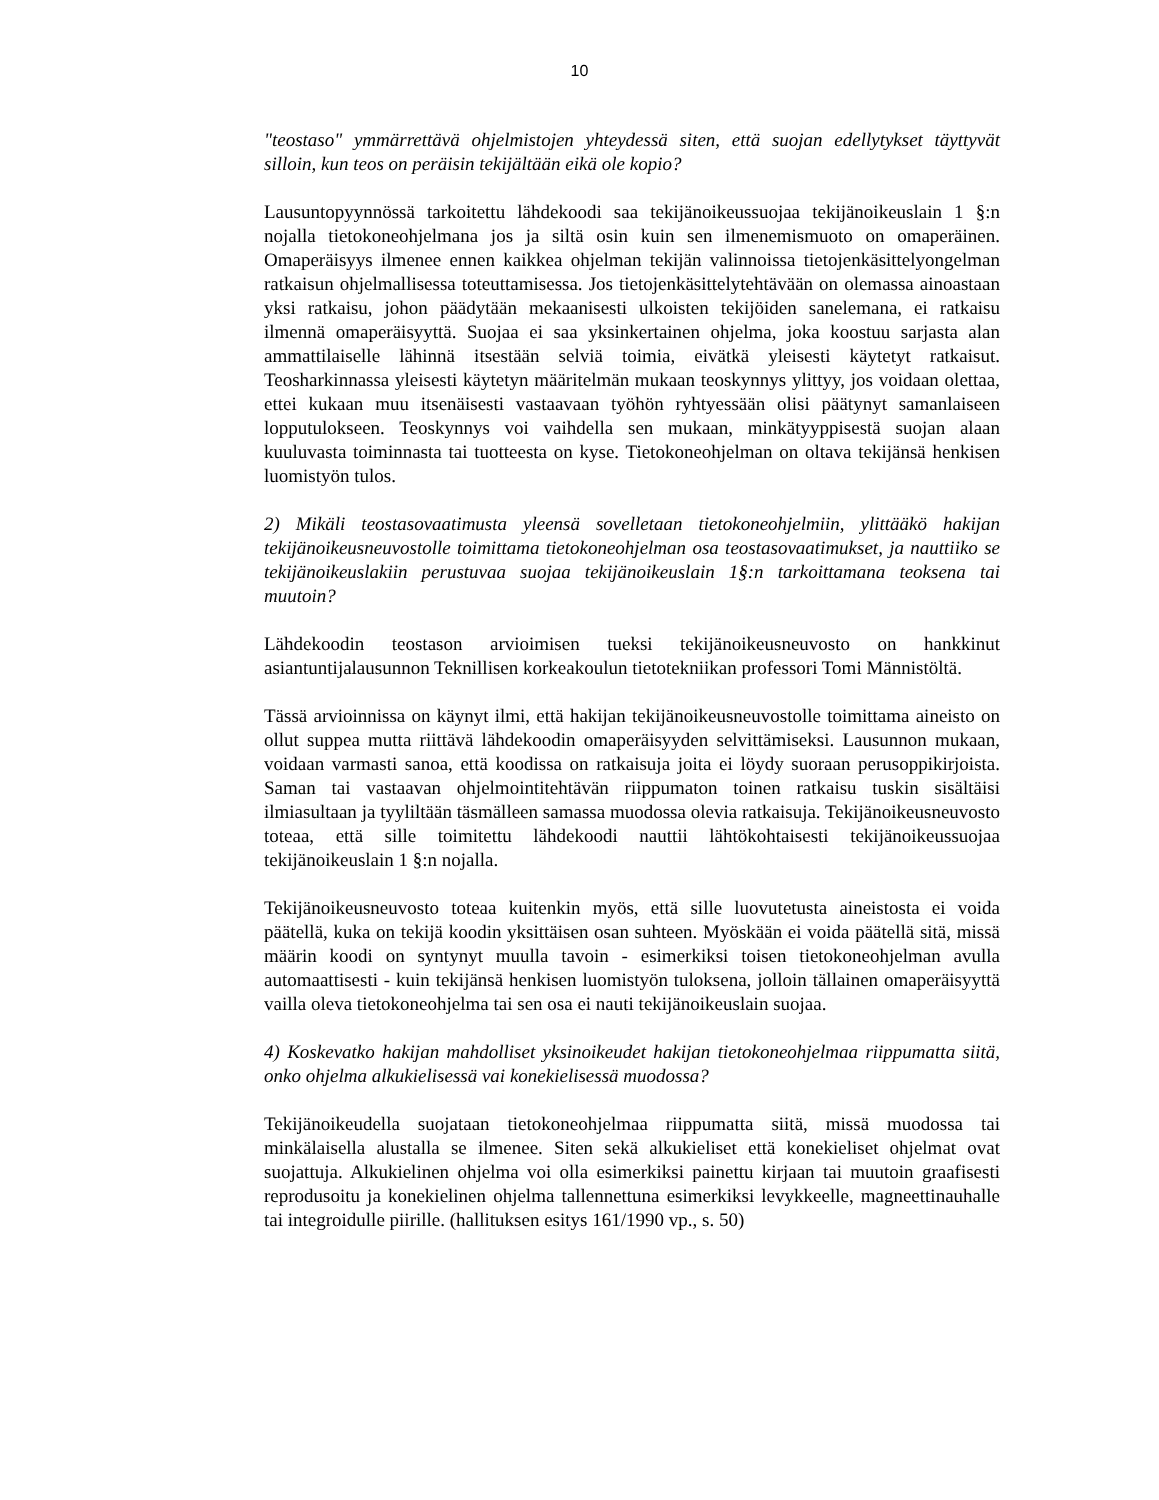10
"teostaso" ymmärrettävä ohjelmistojen yhteydessä siten, että suojan edellytykset täyttyvät silloin, kun teos on peräisin tekijältään eikä ole kopio?
Lausuntopyynnössä tarkoitettu lähdekoodi saa tekijänoikeussuojaa tekijänoikeuslain 1 §:n nojalla tietokoneohjelmana jos ja siltä osin kuin sen ilmenemismuoto on omaperäinen. Omaperäisyys ilmenee ennen kaikkea ohjelman tekijän valinnoissa tietojenkäsittelyongelman ratkaisun ohjelmallisessa toteuttamisessa. Jos tietojenkäsittelytehtävään on olemassa ainoastaan yksi ratkaisu, johon päädytään mekaanisesti ulkoisten tekijöiden sanelemana, ei ratkaisu ilmennä omaperäisyyttä. Suojaa ei saa yksinkertainen ohjelma, joka koostuu sarjasta alan ammattilaiselle lähinnä itsestään selviä toimia, eivätkä yleisesti käytetyt ratkaisut. Teosharkinnassa yleisesti käytetyn määritelmän mukaan teoskynnys ylittyy, jos voidaan olettaa, ettei kukaan muu itsenäisesti vastaavaan työhön ryhtyessään olisi päätynyt samanlaiseen lopputulokseen. Teoskynnys voi vaihdella sen mukaan, minkätyyppisestä suojan alaan kuuluvasta toiminnasta tai tuotteesta on kyse. Tietokoneohjelman on oltava tekijänsä henkisen luomistyön tulos.
2) Mikäli teostasovaatimusta yleensä sovelletaan tietokoneohjelmiin, ylittääkö hakijan tekijänoikeusneuvostolle toimittama tietokoneohjelman osa teostasovaatimukset, ja nauttiiko se tekijänoikeuslakiin perustuvaa suojaa tekijänoikeuslain 1§:n tarkoittamana teoksena tai muutoin?
Lähdekoodin teostason arvioimisen tueksi tekijänoikeusneuvosto on hankkinut asiantuntijalausunnon Teknillisen korkeakoulun tietotekniikan professori Tomi Männistöltä.
Tässä arvioinnissa on käynyt ilmi, että hakijan tekijänoikeusneuvostolle toimittama aineisto on ollut suppea mutta riittävä lähdekoodin omaperäisyyden selvittämiseksi. Lausunnon mukaan, voidaan varmasti sanoa, että koodissa on ratkaisuja joita ei löydy suoraan perusoppikirjoista. Saman tai vastaavan ohjelmointitehtävän riippumaton toinen ratkaisu tuskin sisältäisi ilmiasultaan ja tyyliltään täsmälleen samassa muodossa olevia ratkaisuja. Tekijänoikeusneuvosto toteaa, että sille toimitettu lähdekoodi nauttii lähtökohtaisesti tekijänoikeussuojaa tekijänoikeuslain 1 §:n nojalla.
Tekijänoikeusneuvosto toteaa kuitenkin myös, että sille luovutetusta aineistosta ei voida päätellä, kuka on tekijä koodin yksittäisen osan suhteen. Myöskään ei voida päätellä sitä, missä määrin koodi on syntynyt muulla tavoin - esimerkiksi toisen tietokoneohjelman avulla automaattisesti - kuin tekijänsä henkisen luomistyön tuloksena, jolloin tällainen omaperäisyyttä vailla oleva tietokoneohjelma tai sen osa ei nauti tekijänoikeuslain suojaa.
4) Koskevatko hakijan mahdolliset yksinoikeudet hakijan tietokoneohjelmaa riippumatta siitä, onko ohjelma alkukielisessä vai konekielisessä muodossa?
Tekijänoikeudella suojataan tietokoneohjelmaa riippumatta siitä, missä muodossa tai minkälaisella alustalla se ilmenee. Siten sekä alkukieliset että konekieliset ohjelmat ovat suojattuja. Alkukielinen ohjelma voi olla esimerkiksi painettu kirjaan tai muutoin graafisesti reprodusoitu ja konekielinen ohjelma tallennettuna esimerkiksi levykkeelle, magneettinauhalle tai integroidulle piirille. (hallituksen esitys 161/1990 vp., s. 50)